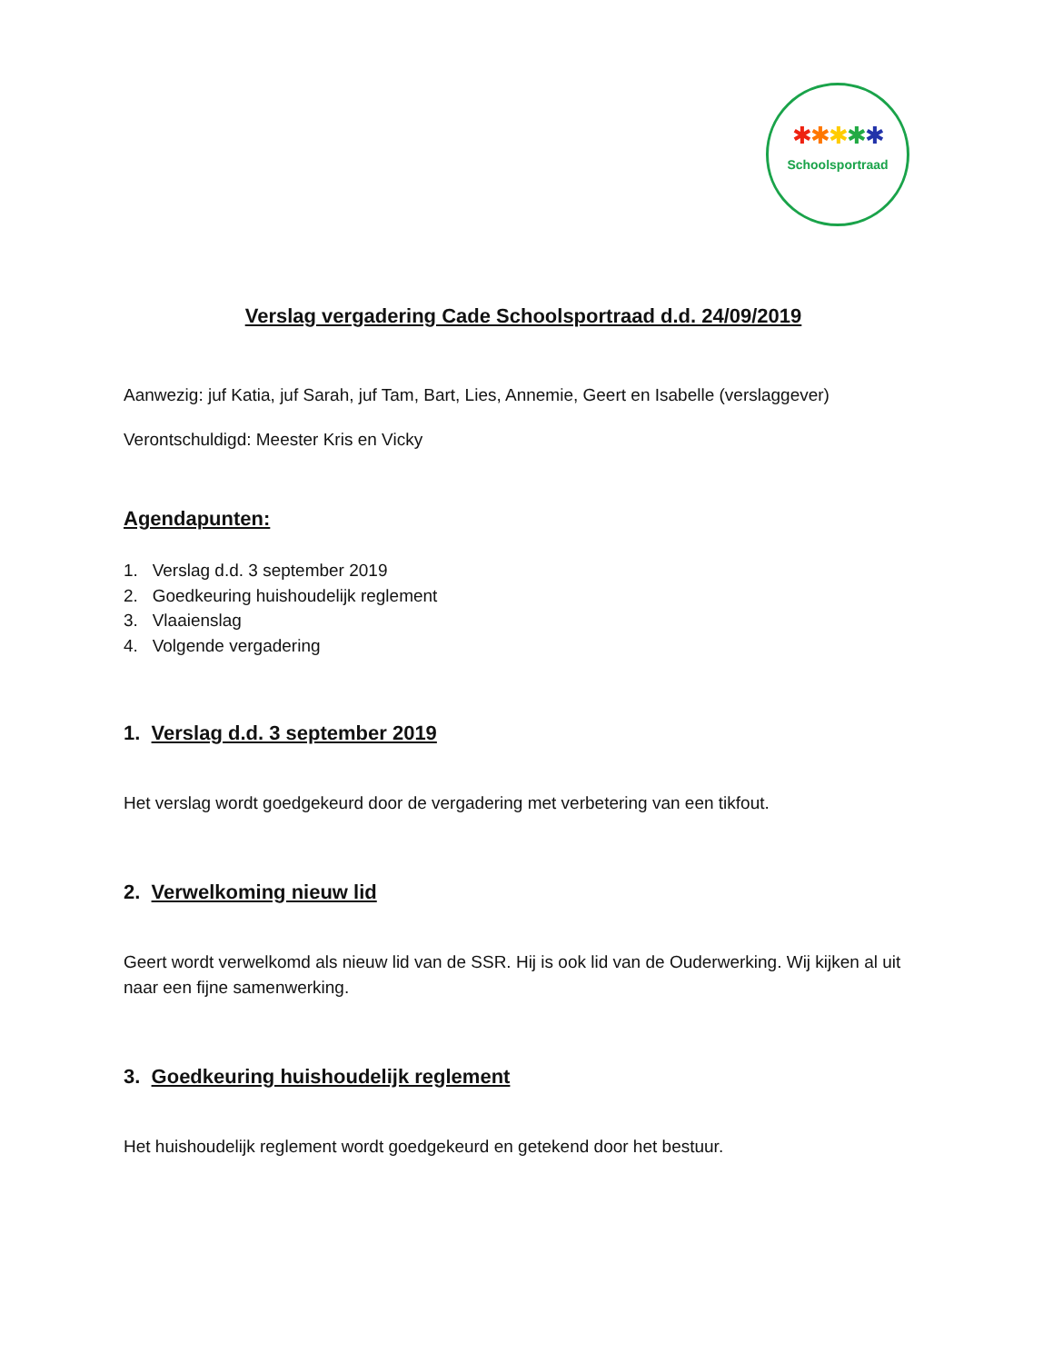✱✱✱✱✱
Schoolsportraad
Verslag vergadering Cade Schoolsportraad d.d. 24/09/2019
Aanwezig: juf Katia, juf Sarah, juf Tam, Bart, Lies, Annemie, Geert en Isabelle (verslaggever)
Verontschuldigd: Meester Kris en Vicky
Agendapunten:
1. Verslag d.d. 3 september 2019
2. Goedkeuring huishoudelijk reglement
3. Vlaaienslag
4. Volgende vergadering
1. Verslag d.d. 3 september 2019
Het verslag wordt goedgekeurd door de vergadering met verbetering van een tikfout.
2. Verwelkoming nieuw lid
Geert wordt verwelkomd als nieuw lid van de SSR. Hij is ook lid van de Ouderwerking. Wij kijken al uit naar een fijne samenwerking.
3. Goedkeuring huishoudelijk reglement
Het huishoudelijk reglement wordt goedgekeurd en getekend door het bestuur.